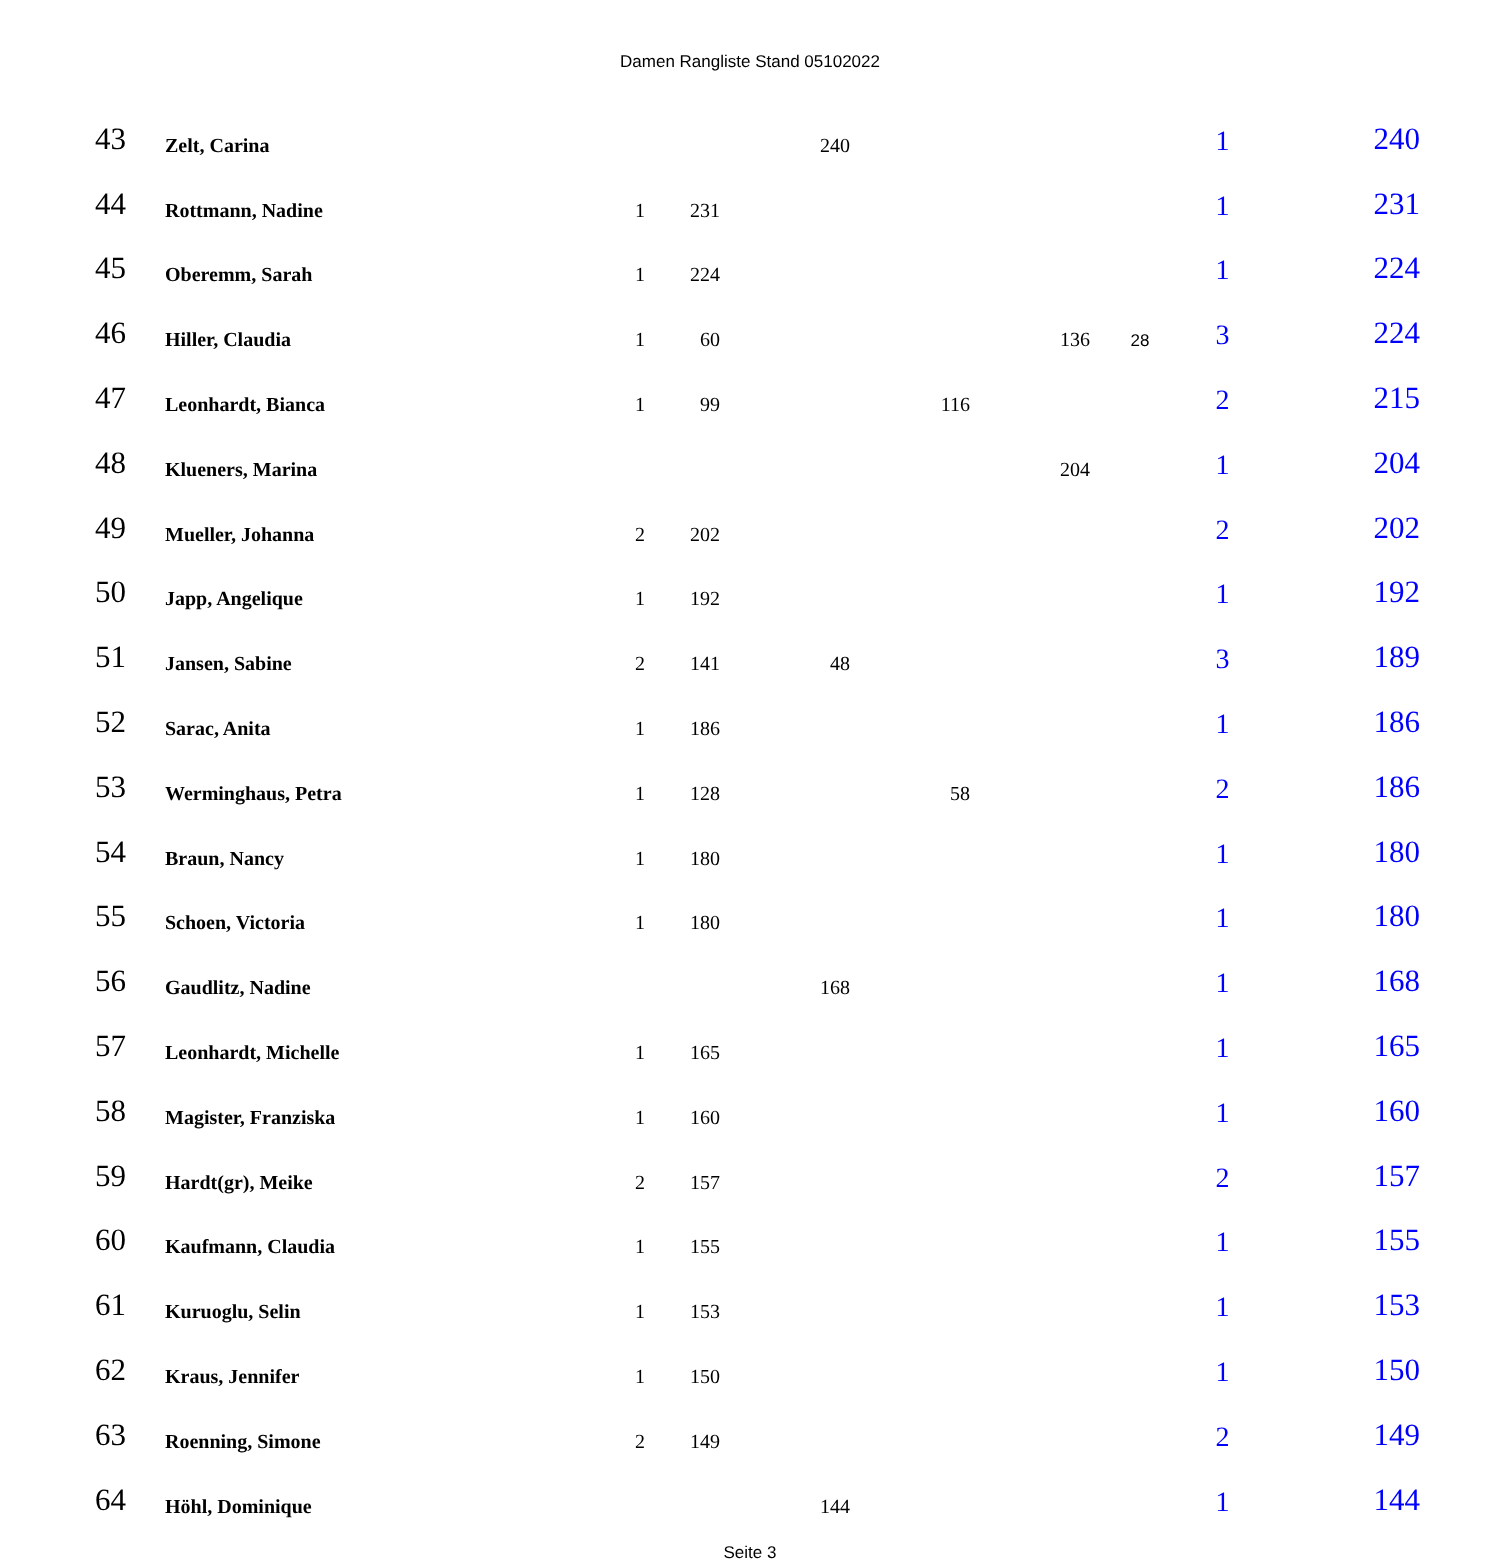Damen Rangliste Stand 05102022
| 43 | Zelt, Carina | | | 240 | | | | 1 | 240 |
| 44 | Rottmann, Nadine | 1 | 231 | | | | | 1 | 231 |
| 45 | Oberemm, Sarah | 1 | 224 | | | | | 1 | 224 |
| 46 | Hiller, Claudia | 1 | 60 | | | 136 | 28 | 3 | 224 |
| 47 | Leonhardt, Bianca | 1 | 99 | | 116 | | | 2 | 215 |
| 48 | Klueners, Marina | | | | | 204 | | 1 | 204 |
| 49 | Mueller, Johanna | 2 | 202 | | | | | 2 | 202 |
| 50 | Japp, Angelique | 1 | 192 | | | | | 1 | 192 |
| 51 | Jansen, Sabine | 2 | 141 | 48 | | | | 3 | 189 |
| 52 | Sarac, Anita | 1 | 186 | | | | | 1 | 186 |
| 53 | Werminghaus, Petra | 1 | 128 | | 58 | | | 2 | 186 |
| 54 | Braun, Nancy | 1 | 180 | | | | | 1 | 180 |
| 55 | Schoen, Victoria | 1 | 180 | | | | | 1 | 180 |
| 56 | Gaudlitz, Nadine | | | 168 | | | | 1 | 168 |
| 57 | Leonhardt, Michelle | 1 | 165 | | | | | 1 | 165 |
| 58 | Magister, Franziska | 1 | 160 | | | | | 1 | 160 |
| 59 | Hardt(gr), Meike | 2 | 157 | | | | | 2 | 157 |
| 60 | Kaufmann, Claudia | 1 | 155 | | | | | 1 | 155 |
| 61 | Kuruoglu, Selin | 1 | 153 | | | | | 1 | 153 |
| 62 | Kraus, Jennifer | 1 | 150 | | | | | 1 | 150 |
| 63 | Roenning, Simone | 2 | 149 | | | | | 2 | 149 |
| 64 | Höhl, Dominique | | | 144 | | | | 1 | 144 |
Seite 3